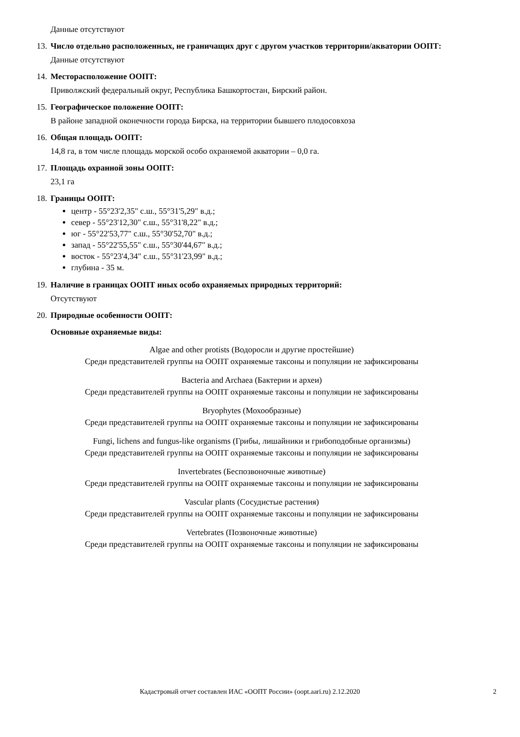Данные отсутствуют
13. Число отдельно расположенных, не граничащих друг с другом участков территории/акватории ООПТ:
Данные отсутствуют
14. Месторасположение ООПТ:
Приволжский федеральный округ, Республика Башкортостан, Бирский район.
15. Географическое положение ООПТ:
В районе западной оконечности города Бирска, на территории бывшего плодосовхоза
16. Общая площадь ООПТ:
14,8 га, в том числе площадь морской особо охраняемой акватории – 0,0 га.
17. Площадь охранной зоны ООПТ:
23,1 га
18. Границы ООПТ:
центр - 55°23'2,35" с.ш., 55°31'5,29" в.д.;
север - 55°23'12,30" с.ш., 55°31'8,22" в.д.;
юг - 55°22'53,77" с.ш., 55°30'52,70" в.д.;
запад - 55°22'55,55" с.ш., 55°30'44,67" в.д.;
восток - 55°23'4,34" с.ш., 55°31'23,99" в.д.;
глубина - 35 м.
19. Наличие в границах ООПТ иных особо охраняемых природных территорий:
Отсутствуют
20. Природные особенности ООПТ:
Основные охраняемые виды:
Algae and other protists (Водоросли и другие простейшие)
Среди представителей группы на ООПТ охраняемые таксоны и популяции не зафиксированы
Bacteria and Archaea (Бактерии и археи)
Среди представителей группы на ООПТ охраняемые таксоны и популяции не зафиксированы
Bryophytes (Мохообразные)
Среди представителей группы на ООПТ охраняемые таксоны и популяции не зафиксированы
Fungi, lichens and fungus-like organisms (Грибы, лишайники и грибоподобные организмы)
Среди представителей группы на ООПТ охраняемые таксоны и популяции не зафиксированы
Invertebrates (Беспозвоночные животные)
Среди представителей группы на ООПТ охраняемые таксоны и популяции не зафиксированы
Vascular plants (Сосудистые растения)
Среди представителей группы на ООПТ охраняемые таксоны и популяции не зафиксированы
Vertebrates (Позвоночные животные)
Среди представителей группы на ООПТ охраняемые таксоны и популяции не зафиксированы
Кадастровый отчет составлен ИАС «ООПТ России» (oopt.aari.ru) 2.12.2020 2